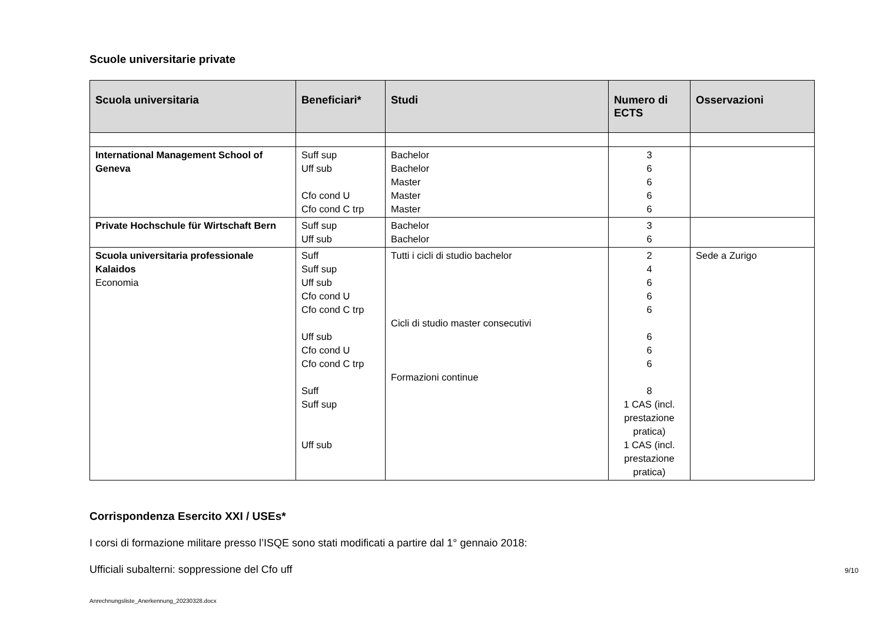Scuole universitarie private
| Scuola universitaria | Beneficiari* | Studi | Numero di ECTS | Osservazioni |
| --- | --- | --- | --- | --- |
| International Management School of Geneva | Suff sup Uff sub Cfo cond U Cfo cond C trp | Bachelor Bachelor Master Master Master | 3 6 6 6 6 | |
| Private Hochschule für Wirtschaft Bern | Suff sup Uff sub | Bachelor Bachelor | 3 6 | |
| Scuola universitaria professionale Kalaidos Economia | Suff Suff sup Uff sub Cfo cond U Cfo cond C trp Uff sub Cfo cond U Cfo cond C trp Suff Suff sup Uff sub | Tutti i cicli di studio bachelor Cicli di studio master consecutivi Formazioni continue | 2 4 6 6 6 6 6 6 8 1 CAS (incl. prestazione pratica) 1 CAS (incl. prestazione pratica) | Sede a Zurigo |
Corrispondenza Esercito XXI / USEs*
I corsi di formazione militare presso l’ISQE sono stati modificati a partire dal 1° gennaio 2018:
Ufficiali subalterni: soppressione del Cfo uff
9/10
Anrechnungsliste_Anerkennung_20230328.docx